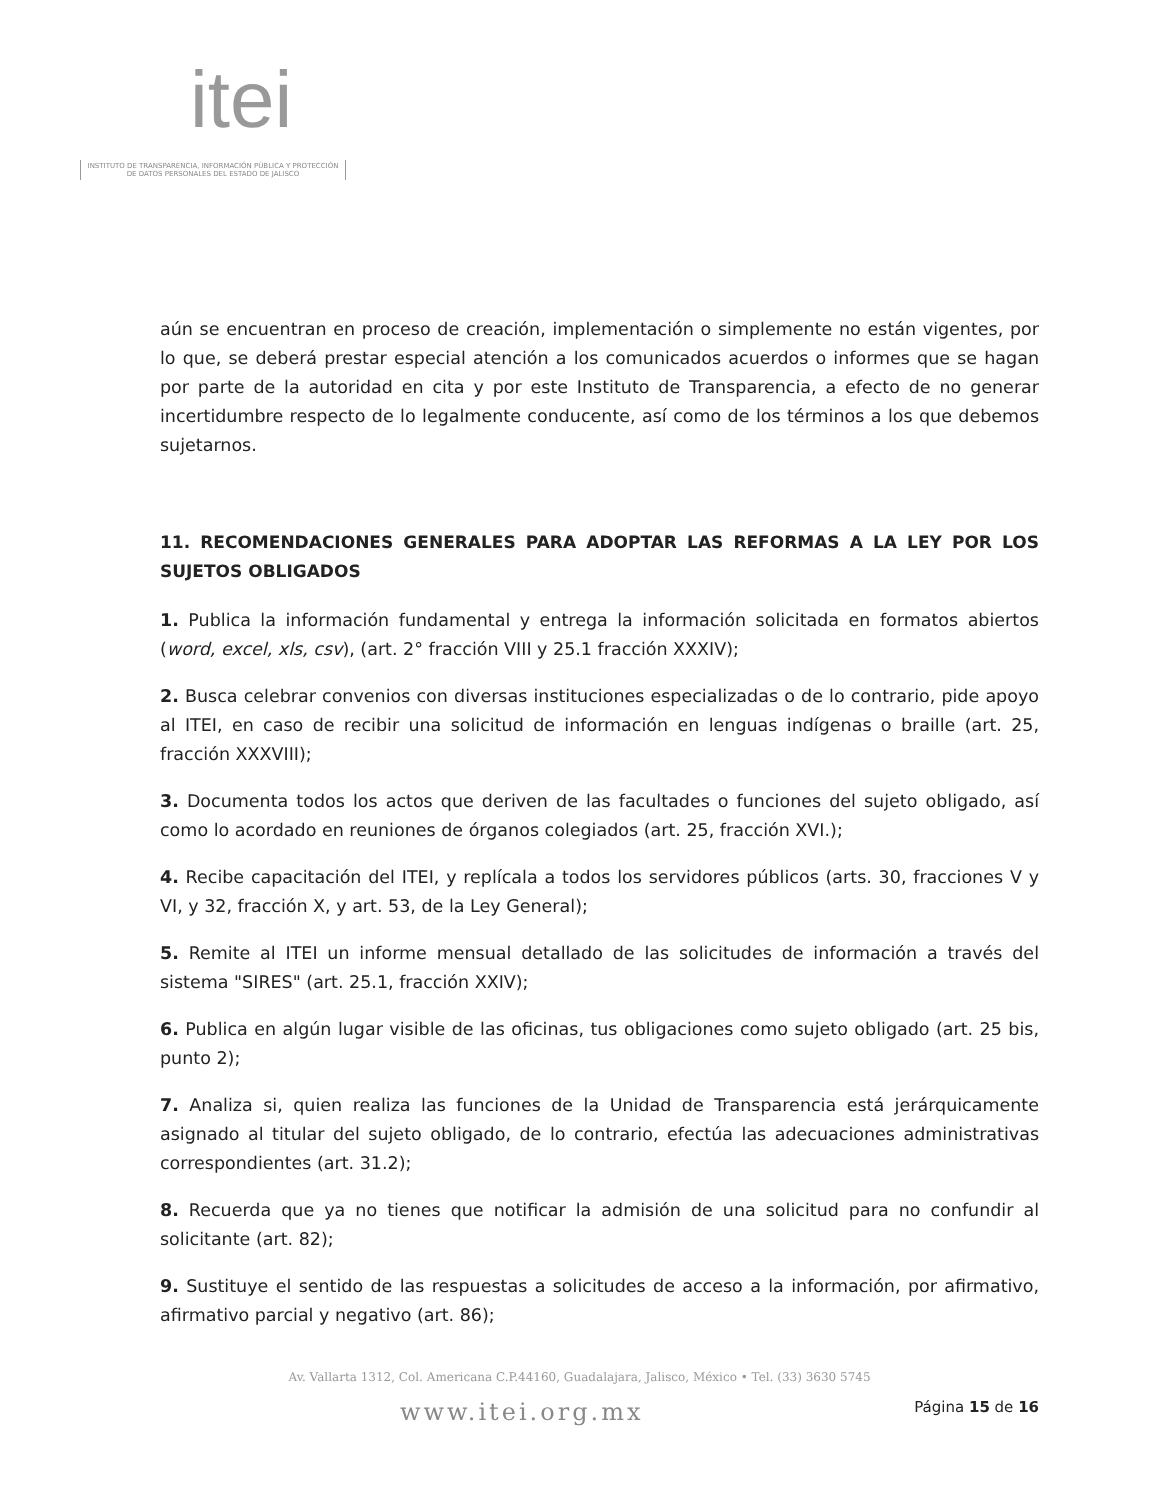itei
INSTITUTO DE TRANSPARENCIA, INFORMACIÓN PÚBLICA Y PROTECCIÓN DE DATOS PERSONALES DEL ESTADO DE JALISCO
aún se encuentran en proceso de creación, implementación o simplemente no están vigentes, por lo que, se deberá prestar especial atención a los comunicados acuerdos o informes que se hagan por parte de la autoridad en cita y por este Instituto de Transparencia, a efecto de no generar incertidumbre respecto de lo legalmente conducente, así como de los términos a los que debemos sujetarnos.
11. RECOMENDACIONES GENERALES PARA ADOPTAR LAS REFORMAS A LA LEY POR LOS SUJETOS OBLIGADOS
1. Publica la información fundamental y entrega la información solicitada en formatos abiertos (word, excel, xls, csv), (art. 2° fracción VIII y 25.1 fracción XXXIV);
2. Busca celebrar convenios con diversas instituciones especializadas o de lo contrario, pide apoyo al ITEI, en caso de recibir una solicitud de información en lenguas indígenas o braille (art. 25, fracción XXXVIII);
3. Documenta todos los actos que deriven de las facultades o funciones del sujeto obligado, así como lo acordado en reuniones de órganos colegiados (art. 25, fracción XVI.);
4. Recibe capacitación del ITEI, y replícala a todos los servidores públicos (arts. 30, fracciones V y VI, y 32, fracción X, y art. 53, de la Ley General);
5. Remite al ITEI un informe mensual detallado de las solicitudes de información a través del sistema "SIRES" (art. 25.1, fracción XXIV);
6. Publica en algún lugar visible de las oficinas, tus obligaciones como sujeto obligado (art. 25 bis, punto 2);
7. Analiza si, quien realiza las funciones de la Unidad de Transparencia está jerárquicamente asignado al titular del sujeto obligado, de lo contrario, efectúa las adecuaciones administrativas correspondientes (art. 31.2);
8. Recuerda que ya no tienes que notificar la admisión de una solicitud para no confundir al solicitante (art. 82);
9. Sustituye el sentido de las respuestas a solicitudes de acceso a la información, por afirmativo, afirmativo parcial y negativo (art. 86);
Av. Vallarta 1312, Col. Americana C.P.44160, Guadalajara, Jalisco, México • Tel. (33) 3630 5745
Página 15 de 16 www.itei.org.mx